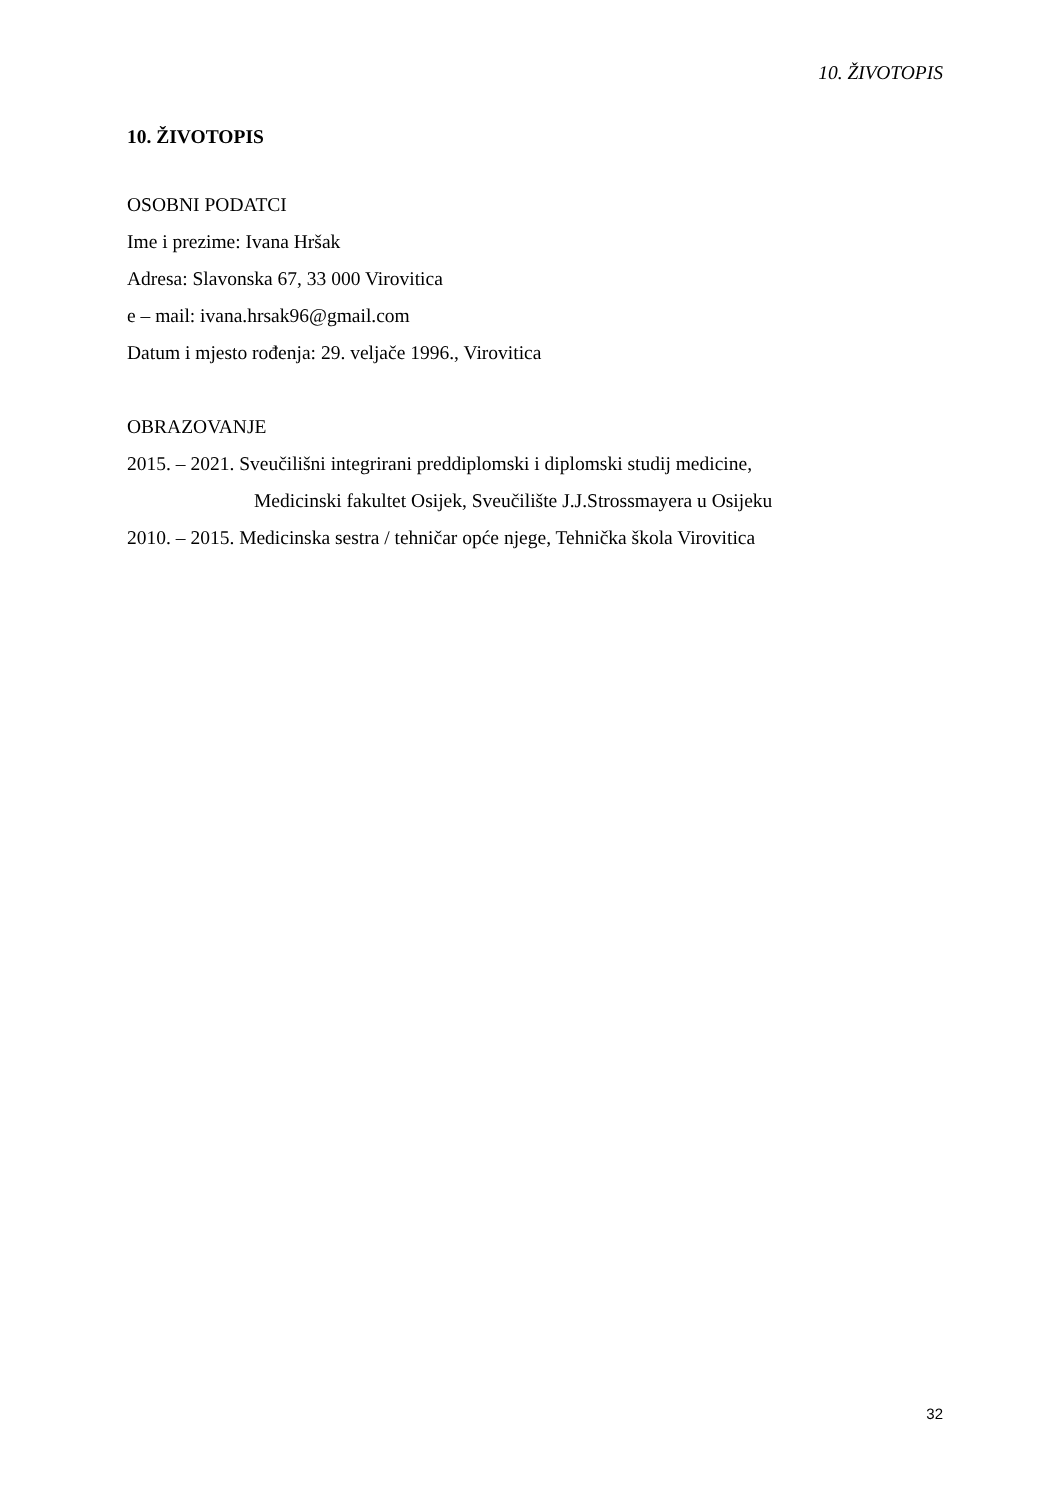10. ŽIVOTOPIS
10. ŽIVOTOPIS
OSOBNI PODATCI
Ime i prezime: Ivana Hršak
Adresa: Slavonska 67, 33 000 Virovitica
e – mail: ivana.hrsak96@gmail.com
Datum i mjesto rođenja: 29. veljače 1996., Virovitica
OBRAZOVANJE
2015. – 2021. Sveučilišni integrirani preddiplomski i diplomski studij medicine,
Medicinski fakultet Osijek, Sveučilište J.J.Strossmayera u Osijeku
2010. – 2015. Medicinska sestra / tehničar opće njege, Tehnička škola Virovitica
32